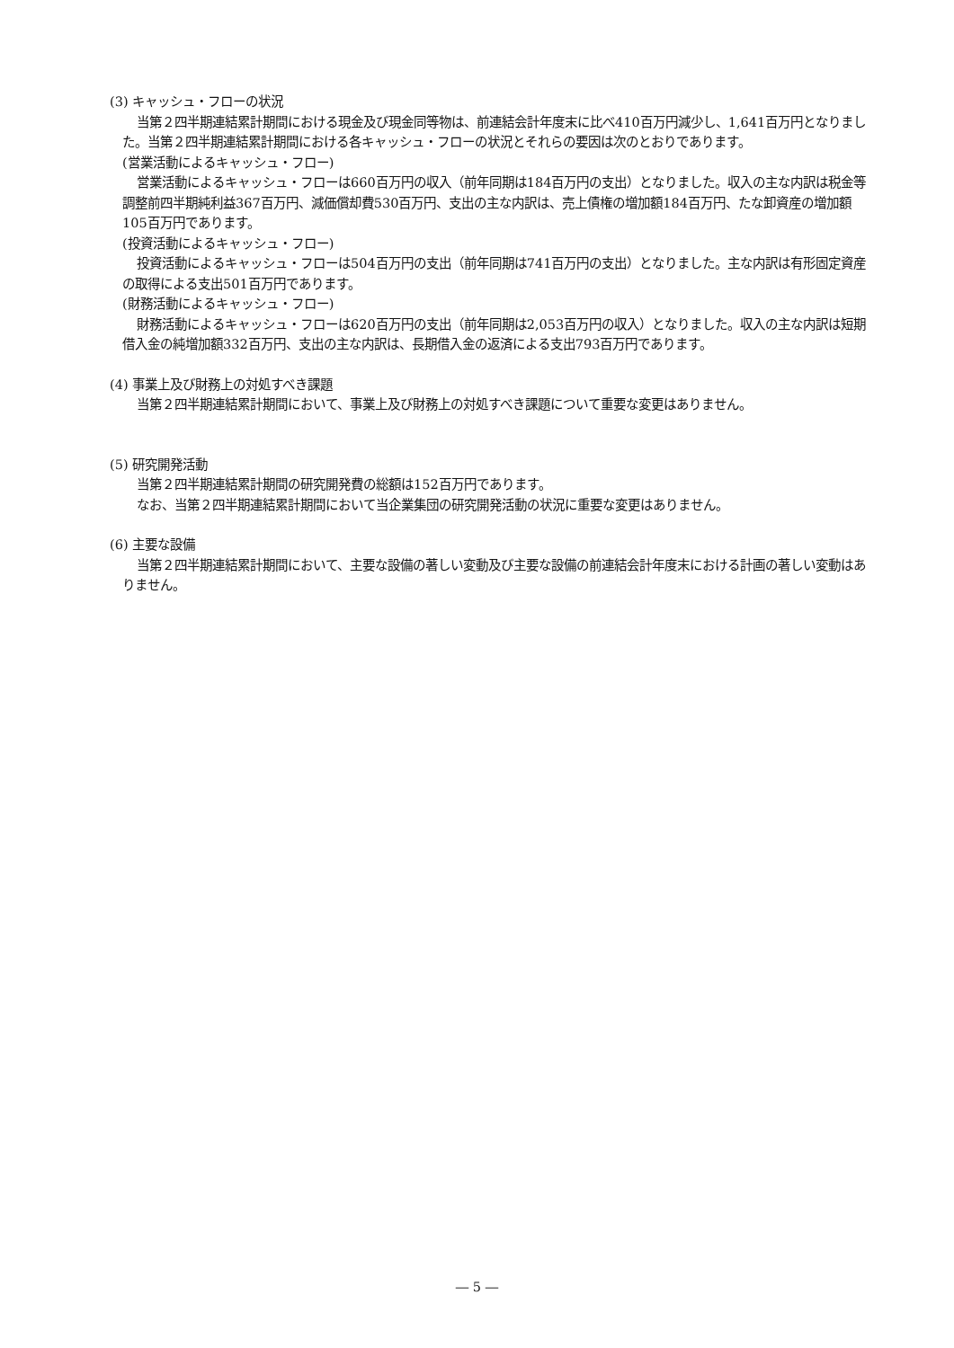(3) キャッシュ・フローの状況
当第２四半期連結累計期間における現金及び現金同等物は、前連結会計年度末に比べ410百万円減少し、1,641百万円となりました。当第２四半期連結累計期間における各キャッシュ・フローの状況とそれらの要因は次のとおりであります。
(営業活動によるキャッシュ・フロー)
営業活動によるキャッシュ・フローは660百万円の収入（前年同期は184百万円の支出）となりました。収入の主な内訳は税金等調整前四半期純利益367百万円、減価償却費530百万円、支出の主な内訳は、売上債権の増加額184百万円、たな卸資産の増加額105百万円であります。
(投資活動によるキャッシュ・フロー)
投資活動によるキャッシュ・フローは504百万円の支出（前年同期は741百万円の支出）となりました。主な内訳は有形固定資産の取得による支出501百万円であります。
(財務活動によるキャッシュ・フロー)
財務活動によるキャッシュ・フローは620百万円の支出（前年同期は2,053百万円の収入）となりました。収入の主な内訳は短期借入金の純増加額332百万円、支出の主な内訳は、長期借入金の返済による支出793百万円であります。
(4) 事業上及び財務上の対処すべき課題
当第２四半期連結累計期間において、事業上及び財務上の対処すべき課題について重要な変更はありません。
(5) 研究開発活動
当第２四半期連結累計期間の研究開発費の総額は152百万円であります。
なお、当第２四半期連結累計期間において当企業集団の研究開発活動の状況に重要な変更はありません。
(6) 主要な設備
当第２四半期連結累計期間において、主要な設備の著しい変動及び主要な設備の前連結会計年度末における計画の著しい変動はありません。
― 5 ―